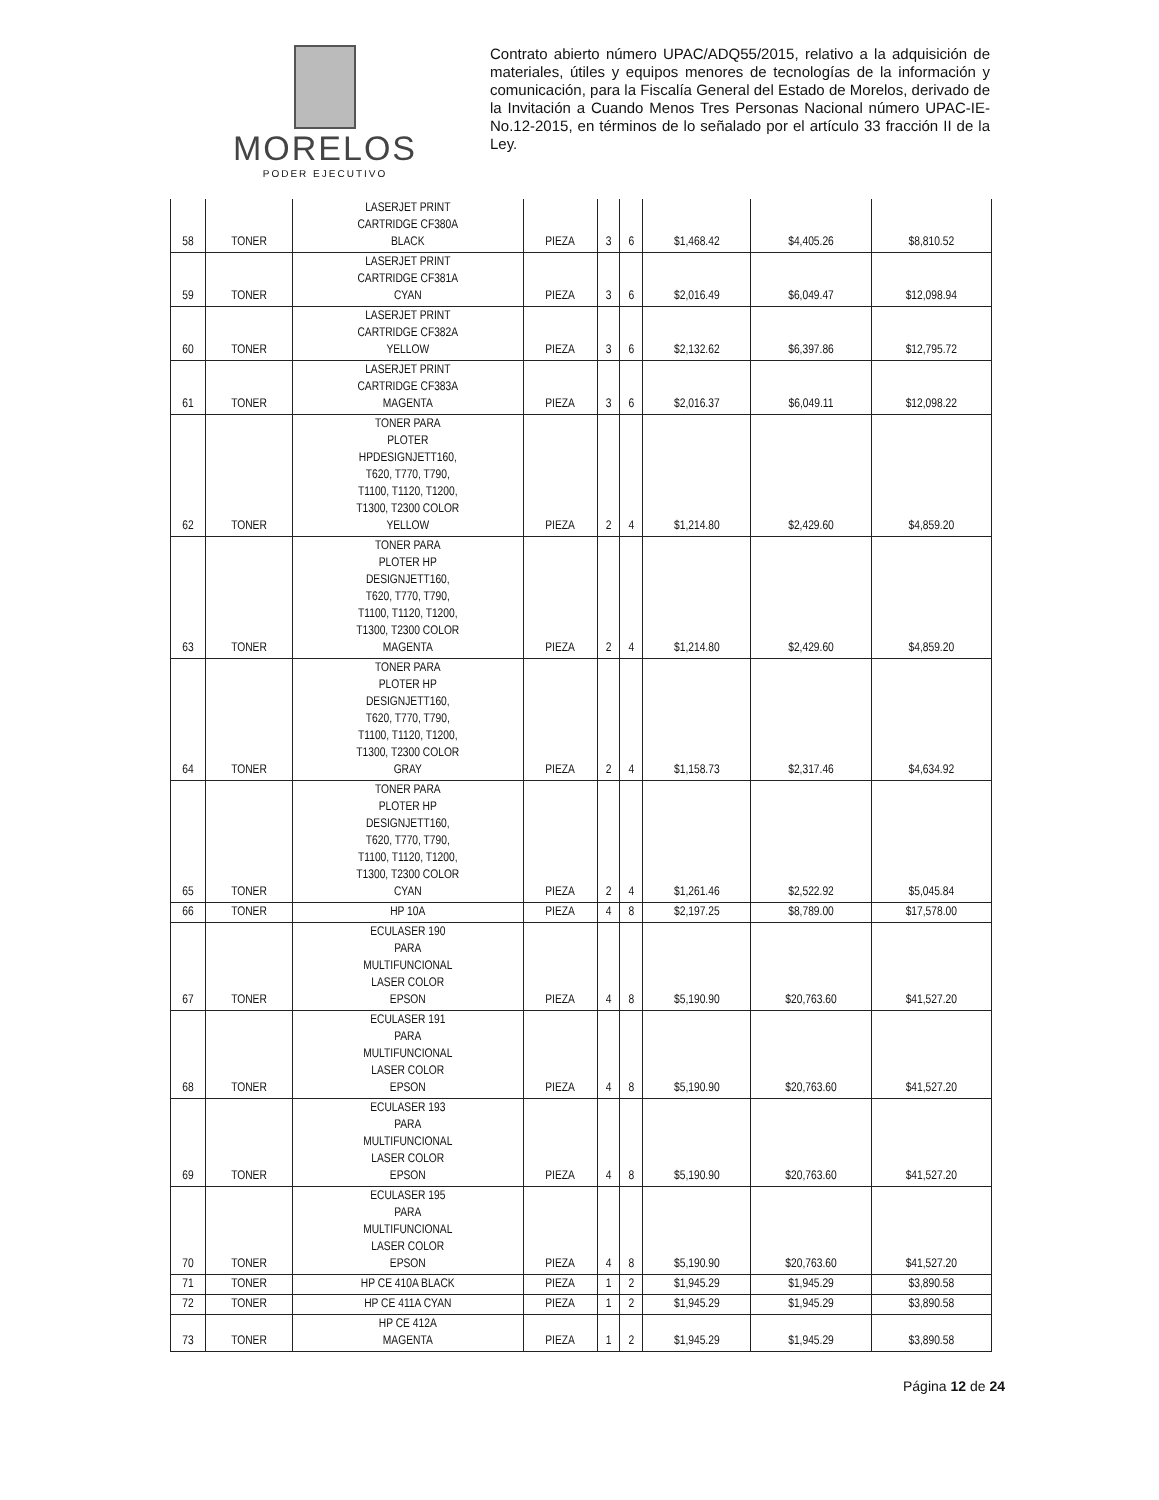MORELOS
PODER EJECUTIVO
Contrato abierto número UPAC/ADQ55/2015, relativo a la adquisición de materiales, útiles y equipos menores de tecnologías de la información y comunicación, para la Fiscalía General del Estado de Morelos, derivado de la Invitación a Cuando Menos Tres Personas Nacional número UPAC-IE-No.12-2015, en términos de lo señalado por el artículo 33 fracción II de la Ley.
| 58 | TONER | LASERJET PRINT CARTRIDGE CF380A BLACK | PIEZA | 3 | 6 | $1,468.42 | $4,405.26 | $8,810.52 |
| 59 | TONER | LASERJET PRINT CARTRIDGE CF381A CYAN | PIEZA | 3 | 6 | $2,016.49 | $6,049.47 | $12,098.94 |
| 60 | TONER | LASERJET PRINT CARTRIDGE CF382A YELLOW | PIEZA | 3 | 6 | $2,132.62 | $6,397.86 | $12,795.72 |
| 61 | TONER | LASERJET PRINT CARTRIDGE CF383A MAGENTA | PIEZA | 3 | 6 | $2,016.37 | $6,049.11 | $12,098.22 |
| 62 | TONER | TONER PARA PLOTER HPDESIGNJETT160, T620, T770, T790, T1100, T1120, T1200, T1300, T2300 COLOR YELLOW | PIEZA | 2 | 4 | $1,214.80 | $2,429.60 | $4,859.20 |
| 63 | TONER | TONER PARA PLOTER HP DESIGNJETT160, T620, T770, T790, T1100, T1120, T1200, T1300, T2300 COLOR MAGENTA | PIEZA | 2 | 4 | $1,214.80 | $2,429.60 | $4,859.20 |
| 64 | TONER | TONER PARA PLOTER HP DESIGNJETT160, T620, T770, T790, T1100, T1120, T1200, T1300, T2300 COLOR GRAY | PIEZA | 2 | 4 | $1,158.73 | $2,317.46 | $4,634.92 |
| 65 | TONER | TONER PARA PLOTER HP DESIGNJETT160, T620, T770, T790, T1100, T1120, T1200, T1300, T2300 COLOR CYAN | PIEZA | 2 | 4 | $1,261.46 | $2,522.92 | $5,045.84 |
| 66 | TONER | HP 10A | PIEZA | 4 | 8 | $2,197.25 | $8,789.00 | $17,578.00 |
| 67 | TONER | ECULASER 190 PARA MULTIFUNCIONAL LASER COLOR EPSON | PIEZA | 4 | 8 | $5,190.90 | $20,763.60 | $41,527.20 |
| 68 | TONER | ECULASER 191 PARA MULTIFUNCIONAL LASER COLOR EPSON | PIEZA | 4 | 8 | $5,190.90 | $20,763.60 | $41,527.20 |
| 69 | TONER | ECULASER 193 PARA MULTIFUNCIONAL LASER COLOR EPSON | PIEZA | 4 | 8 | $5,190.90 | $20,763.60 | $41,527.20 |
| 70 | TONER | ECULASER 195 PARA MULTIFUNCIONAL LASER COLOR EPSON | PIEZA | 4 | 8 | $5,190.90 | $20,763.60 | $41,527.20 |
| 71 | TONER | HP CE 410A BLACK | PIEZA | 1 | 2 | $1,945.29 | $1,945.29 | $3,890.58 |
| 72 | TONER | HP CE 411A CYAN | PIEZA | 1 | 2 | $1,945.29 | $1,945.29 | $3,890.58 |
| 73 | TONER | HP CE 412A MAGENTA | PIEZA | 1 | 2 | $1,945.29 | $1,945.29 | $3,890.58 |
Página 12 de 24